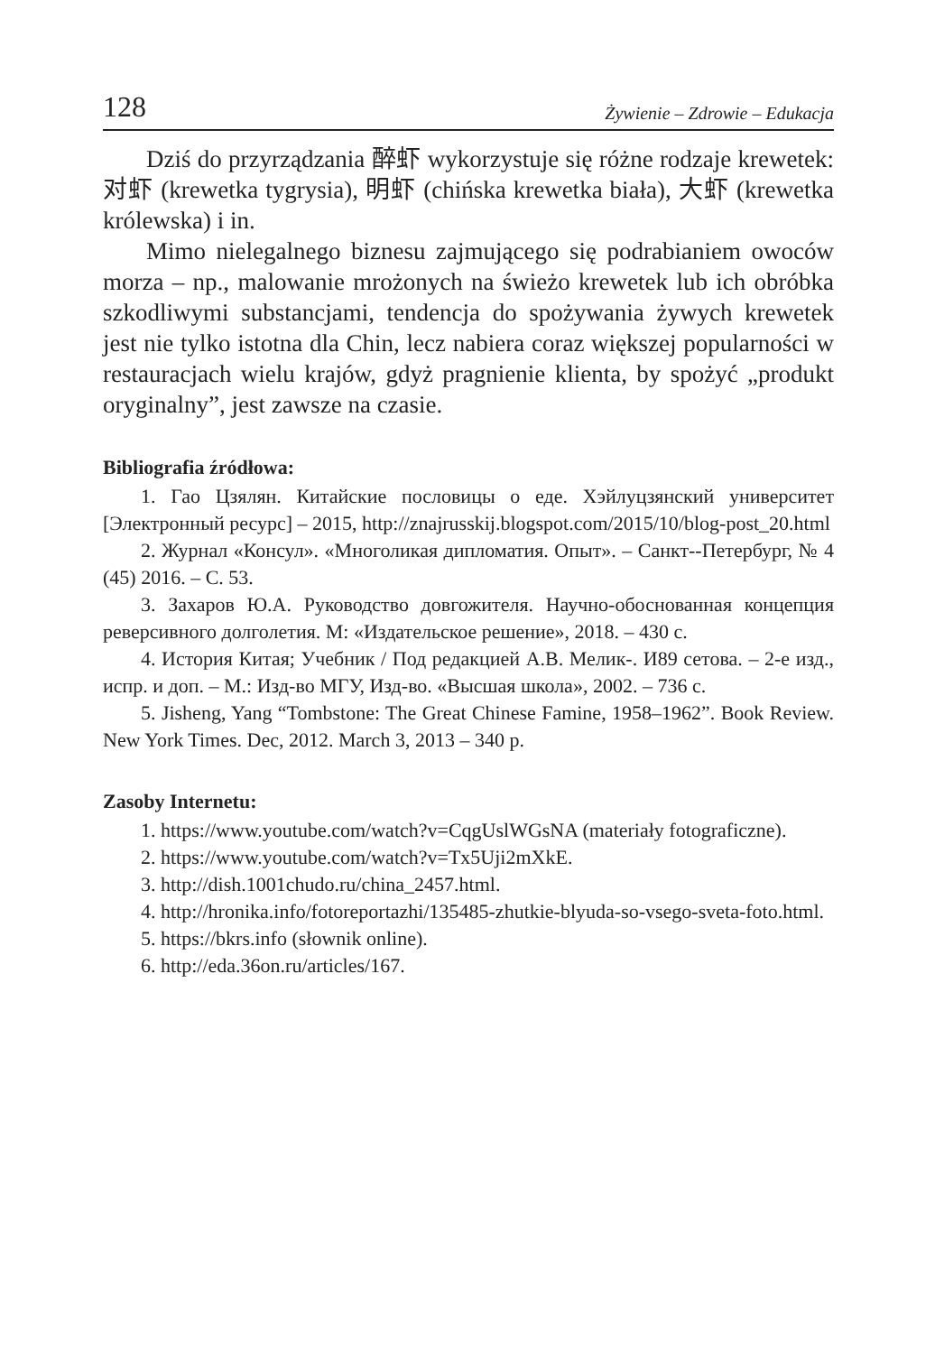128 Żywienie – Zdrowie – Edukacja
Dziś do przyrządzania 醉虾 wykorzystuje się różne rodzaje krewetek: 对虾 (krewetka tygrysia), 明虾 (chińska krewetka biała), 大虾 (krewetka królewska) i in.
Mimo nielegalnego biznesu zajmującego się podrabianiem owoców morza – np., malowanie mrożonych na świeżo krewetek lub ich obróbka szkodliwymi substancjami, tendencja do spożywania żywych krewetek jest nie tylko istotna dla Chin, lecz nabiera coraz większej popularności w restauracjach wielu krajów, gdyż pragnienie klienta, by spożyć „produkt oryginalny”, jest zawsze na czasie.
Bibliografia źródłowa:
1. Гао Цзялян. Китайские пословицы о еде. Хэйлуцзянский университет [Электронный ресурс] – 2015, http://znajrusskij.blogspot.com/2015/10/blog-post_20.html
2. Журнал «Консул». «Многоликая дипломатия. Опыт». – Санкт--Петербург, № 4 (45) 2016. – С. 53.
3. Захаров Ю.А. Руководство довгожителя. Научно-обоснованная концепция реверсивного долголетия. М: «Издательское решение», 2018. – 430 с.
4. История Китая; Учебник / Под редакцией А.В. Мелик-. И89 сетова. – 2-е изд., испр. и доп. – М.: Изд-во МГУ, Изд-во. «Высшая школа», 2002. – 736 с.
5. Jisheng, Yang “Tombstone: The Great Chinese Famine, 1958–1962”. Book Review. New York Times. Dec, 2012. March 3, 2013 – 340 p.
Zasoby Internetu:
1. https://www.youtube.com/watch?v=CqgUslWGsNA (materiały fotograficzne).
2. https://www.youtube.com/watch?v=Tx5Uji2mXkE.
3. http://dish.1001chudo.ru/china_2457.html.
4. http://hronika.info/fotoreportazhi/135485-zhutkie-blyuda-so-vsego-sveta-foto.html.
5. https://bkrs.info (słownik online).
6. http://eda.36on.ru/articles/167.